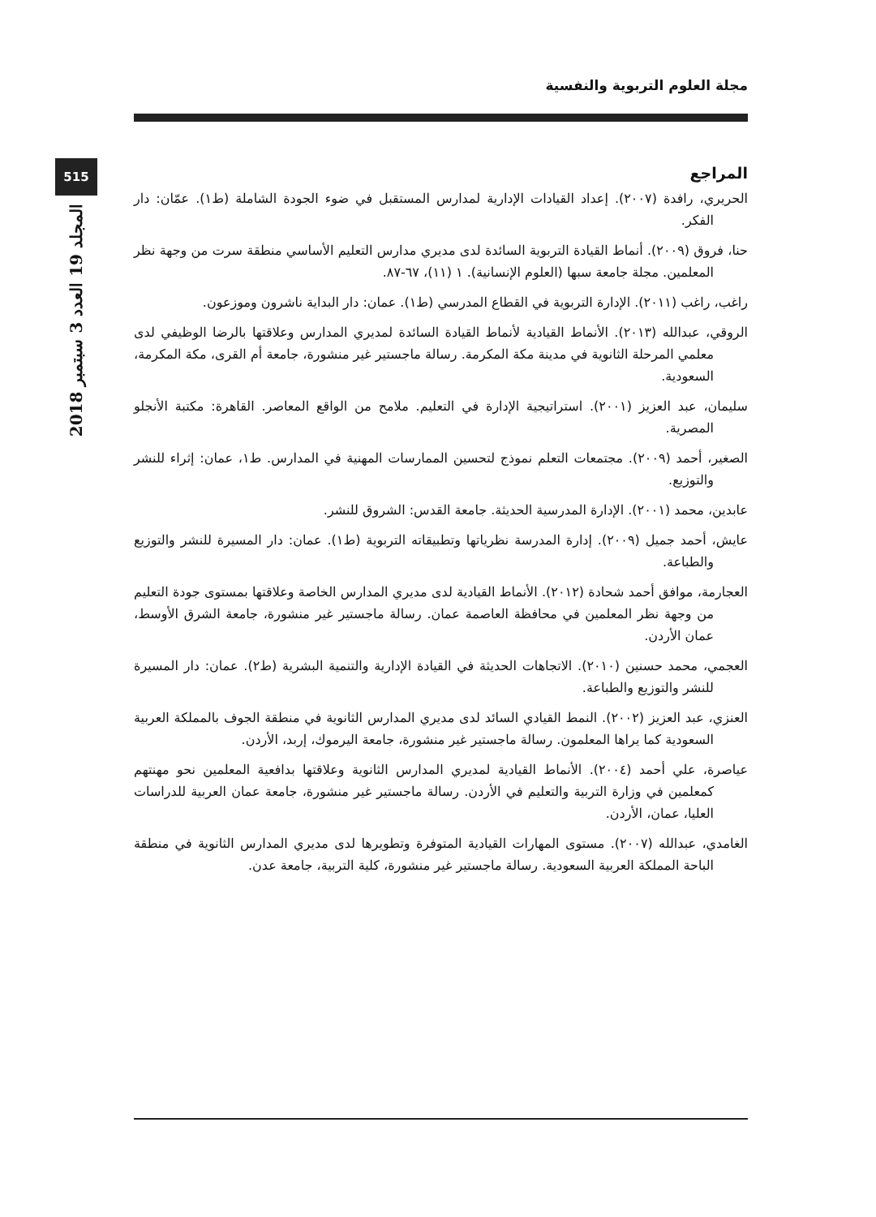مجلة العلوم التربوية والنفسية
515
المجلد 19 العدد 3 سبتمبر 2018
المراجع
الحريري، رافدة (٢٠٠٧). إعداد القيادات الإدارية لمدارس المستقبل في ضوء الجودة الشاملة (ط١). عمّان: دار الفكر.
حنا، فروق (٢٠٠٩). أنماط القيادة التربوية السائدة لدى مديري مدارس التعليم الأساسي منطقة سرت من وجهة نظر المعلمين. مجلة جامعة سبها (العلوم الإنسانية). ١ (١١)، ٦٧-٨٧.
راغب، راغب (٢٠١١). الإدارة التربوية في القطاع المدرسي (ط١). عمان: دار البداية ناشرون وموزعون.
الروقي، عبدالله (٢٠١٣). الأنماط القيادية لأنماط القيادة السائدة لمديري المدارس وعلاقتها بالرضا الوظيفي لدى معلمي المرحلة الثانوية في مدينة مكة المكرمة. رسالة ماجستير غير منشورة، جامعة أم القرى، مكة المكرمة، السعودية.
سليمان، عبد العزيز (٢٠٠١). استراتيجية الإدارة في التعليم. ملامح من الواقع المعاصر. القاهرة: مكتبة الأنجلو المصرية.
الصغير، أحمد (٢٠٠٩). مجتمعات التعلم نموذج لتحسين الممارسات المهنية في المدارس. ط١، عمان: إثراء للنشر والتوزيع.
عابدين، محمد (٢٠٠١). الإدارة المدرسية الحديثة. جامعة القدس: الشروق للنشر.
عايش، أحمد جميل (٢٠٠٩). إدارة المدرسة نظرياتها وتطبيقاته التربوية (ط١). عمان: دار المسيرة للنشر والتوزيع والطباعة.
العجارمة، موافق أحمد شحادة (٢٠١٢). الأنماط القيادية لدى مديري المدارس الخاصة وعلاقتها بمستوى جودة التعليم من وجهة نظر المعلمين في محافظة العاصمة عمان. رسالة ماجستير غير منشورة، جامعة الشرق الأوسط، عمان الأردن.
العجمي، محمد حسنين (٢٠١٠). الاتجاهات الحديثة في القيادة الإدارية والتنمية البشرية (ط٢). عمان: دار المسيرة للنشر والتوزيع والطباعة.
العنزي، عبد العزيز (٢٠٠٢). النمط القيادي السائد لدى مديري المدارس الثانوية في منطقة الجوف بالمملكة العربية السعودية كما يراها المعلمون. رسالة ماجستير غير منشورة، جامعة اليرموك، إربد، الأردن.
عياصرة، علي أحمد (٢٠٠٤). الأنماط القيادية لمديري المدارس الثانوية وعلاقتها بدافعية المعلمين نحو مهنتهم كمعلمين في وزارة التربية والتعليم في الأردن. رسالة ماجستير غير منشورة، جامعة عمان العربية للدراسات العليا، عمان، الأردن.
الغامدي، عبدالله (٢٠٠٧). مستوى المهارات القيادية المتوفرة وتطويرها لدى مديري المدارس الثانوية في منطقة الباحة المملكة العربية السعودية. رسالة ماجستير غير منشورة، كلية التربية، جامعة عدن.